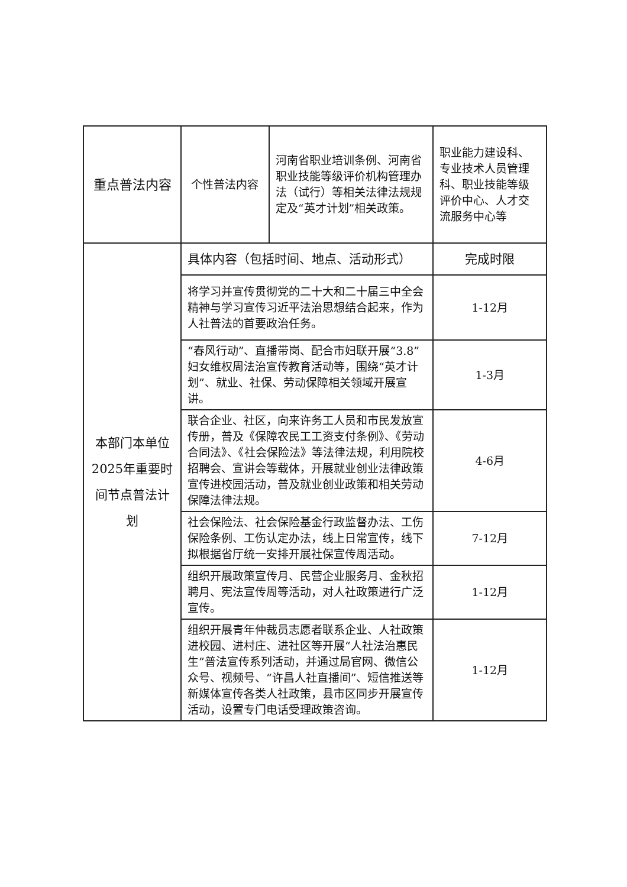| 重点普法内容 | 个性普法内容 | 河南省职业培训条例、河南省职业技能等级评价机构管理办法（试行）等相关法律法规规定及“英才计划”相关政策。 | 职业能力建设科、专业技术人员管理科、职业技能等级评价中心、人才交流服务中心等 |
| 本部门本单位2025年重要时间节点普法计划 | 具体内容（包括时间、地点、活动形式） | | 完成时限 |
| | 将学习并宣传贯彻党的二十大和二十届三中全会精神与学习宣传习近平法治思想结合起来，作为人社普法的首要政治任务。 | | 1-12月 |
| | “春风行动”、直播带岗、配合市妇联开展“3.8”妇女维权周法治宣传教育活动等，围绕“英才计划”、就业、社保、劳动保障相关领域开展宣讲。 | | 1-3月 |
| | 联合企业、社区，向来许务工人员和市民发放宣传册，普及《保障农民工工资支付条例》、《劳动合同法》、《社会保险法》等法律法规，利用院校招聘会、宣讲会等载体，开展就业创业法律政策宣传进校园活动，普及就业创业政策和相关劳动保障法律法规。 | | 4-6月 |
| | 社会保险法、社会保险基金行政监督办法、工伤保险条例、工伤认定办法，线上日常宣传，线下拟根据省厅统一安排开展社保宣传周活动。 | | 7-12月 |
| | 组织开展政策宣传月、民营企业服务月、金秋招聘月、宪法宣传周等活动，对人社政策进行广泛宣传。 | | 1-12月 |
| | 组织开展青年仲裁员志愿者联系企业、人社政策进校园、进村庄、进社区等开展“人社法治惠民生”普法宣传系列活动，并通过局官网、微信公众号、视频号、“许昌人社直播间”、短信推送等新媒体宣传各类人社政策，县市区同步开展宣传活动，设置专门电话受理政策咨询。 | | 1-12月 |